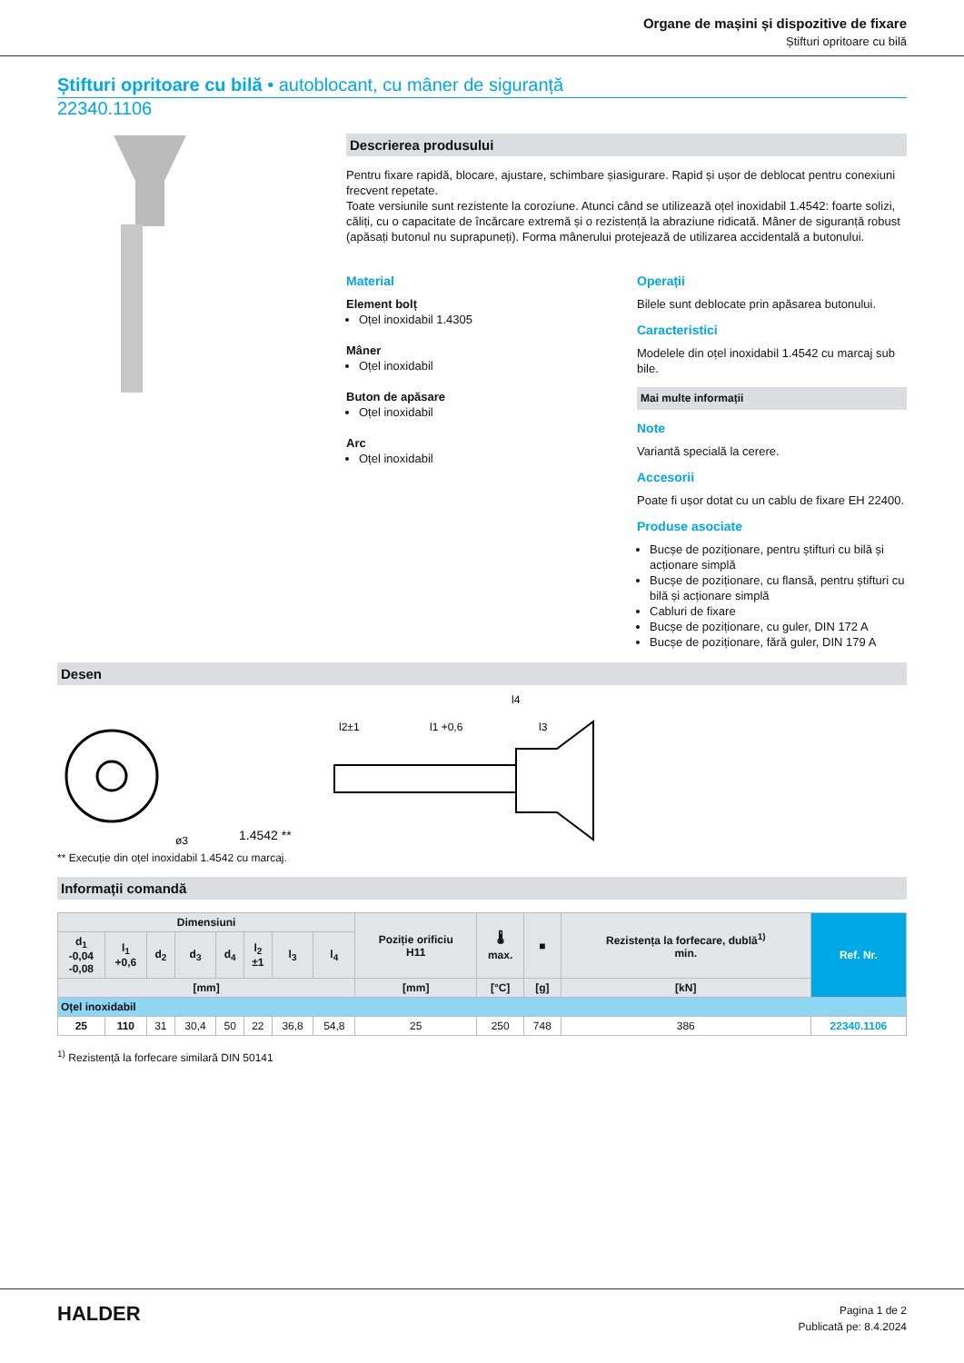Organe de mașini și dispozitive de fixare
Știfturi opritoare cu bilă
Știfturi opritoare cu bilă • autoblocant, cu mâner de siguranță
22340.1106
Descrierea produsului
Pentru fixare rapidă, blocare, ajustare, schimbare șiasigurare. Rapid și ușor de deblocat pentru conexiuni frecvent repetate.
Toate versiunile sunt rezistente la coroziune. Atunci când se utilizează oțel inoxidabil 1.4542: foarte solizi, căliți, cu o capacitate de încărcare extremă și o rezistență la abraziune ridicată. Mâner de siguranță robust (apăsați butonul nu suprapuneți). Forma mânerului protejează de utilizarea accidentală a butonului.
Material
Element bolț
Oțel inoxidabil 1.4305
Mâner
Oțel inoxidabil
Buton de apăsare
Oțel inoxidabil
Arc
Oțel inoxidabil
Operații
Bilele sunt deblocate prin apăsarea butonului.
Caracteristici
Modelele din oțel inoxidabil 1.4542 cu marcaj sub bile.
Mai multe informații
Note
Variantă specială la cerere.
Accesorii
Poate fi ușor dotat cu un cablu de fixare EH 22400.
Produse asociate
Bucșe de poziționare, pentru știfturi cu bilă și acționare simplă
Bucșe de poziționare, cu flansă, pentru știfturi cu bilă și acționare simplă
Cabluri de fixare
Bucșe de poziționare, cu guler, DIN 172 A
Bucșe de poziționare, fără guler, DIN 179 A
Desen
1.4542 **
l4
l1 +0,6
l2±1
l3
ø3
** Execuție din oțel inoxidabil 1.4542 cu marcaj.
Informații comandă
| Dimensiuni | | | | | | | | Poziție orificiu H11 | 🌡 max. | ■ | Rezistența la forfecare, dublă<sup>1)</sup> min. | Ref. Nr. |
| --- | --- | --- | --- | --- | --- | --- | --- | --- | --- | --- | --- | --- |
| d<sub>1</sub> -0,04 -0,08 | l<sub>1</sub> +0,6 | d<sub>2</sub> | d<sub>3</sub> | d<sub>4</sub> | l<sub>2</sub> ±1 | l<sub>3</sub> | l<sub>4</sub> | | | | | |
| [mm] | | | | | | | | [mm] | [°C] | [g] | [kN] | |
| Oțel inoxidabil | | | | | | | | | | | | |
| 25 | 110 | 31 | 30,4 | 50 | 22 | 36,8 | 54,8 | 25 | 250 | 748 | 386 | 22340.1106 |
<sup>1)</sup> Rezistență la forfecare similară DIN 50141
HALDER
Pagina 1 de 2
Publicată pe: 8.4.2024